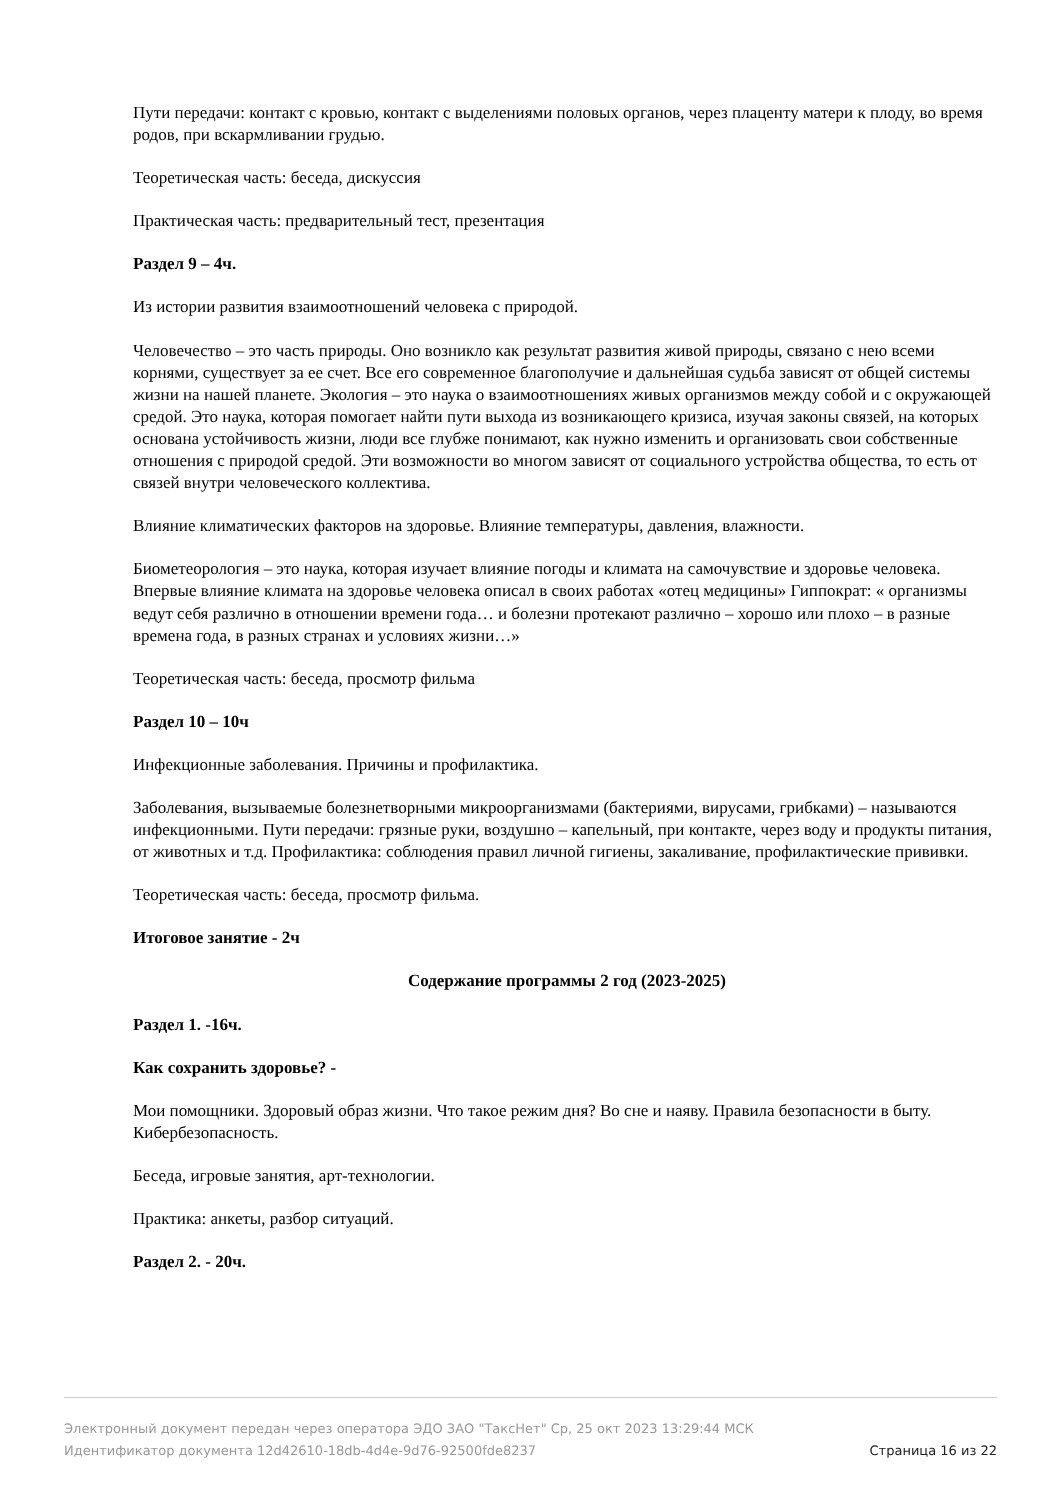Пути передачи: контакт с кровью, контакт с выделениями половых органов, через плаценту матери к плоду, во время родов, при вскармливании грудью.
Теоретическая часть: беседа, дискуссия
Практическая часть: предварительный тест, презентация
Раздел 9 – 4ч.
Из истории развития взаимоотношений человека с природой.
Человечество – это часть природы. Оно возникло как результат развития живой природы, связано с нею всеми корнями, существует за ее счет. Все его современное благополучие и дальнейшая судьба зависят от общей системы жизни на нашей планете. Экология – это наука о взаимоотношениях живых организмов между собой и с окружающей средой. Это наука, которая помогает найти пути выхода из возникающего кризиса, изучая законы связей, на которых основана устойчивость жизни, люди все глубже понимают, как нужно изменить и организовать свои собственные отношения с природой средой. Эти возможности во многом зависят от социального устройства общества, то есть от связей внутри человеческого коллектива.
Влияние климатических факторов на здоровье. Влияние температуры, давления, влажности.
Биометеорология – это наука, которая изучает влияние погоды и климата на самочувствие и здоровье человека. Впервые влияние климата на здоровье человека описал в своих работах «отец медицины» Гиппократ: « организмы ведут себя различно в отношении времени года… и болезни протекают различно – хорошо или плохо – в разные времена года, в разных странах и условиях жизни…»
Теоретическая часть: беседа, просмотр фильма
Раздел 10 – 10ч
Инфекционные заболевания. Причины и профилактика.
Заболевания, вызываемые болезнетворными микроорганизмами (бактериями, вирусами, грибками) – называются инфекционными. Пути передачи: грязные руки, воздушно – капельный, при контакте, через воду и продукты питания, от животных и т.д. Профилактика: соблюдения правил личной гигиены, закаливание, профилактические прививки.
Теоретическая часть: беседа, просмотр фильма.
Итоговое занятие - 2ч
Содержание программы 2 год (2023-2025)
Раздел 1. -16ч.
Как сохранить здоровье? -
Мои помощники. Здоровый образ жизни. Что такое режим дня? Во сне и наяву. Правила безопасности в быту. Кибербезопасность.
Беседа, игровые занятия, арт-технологии.
Практика: анкеты, разбор ситуаций.
Раздел 2. - 20ч.
Электронный документ передан через оператора ЭДО ЗАО "ТаксНет" Ср, 25 окт 2023 13:29:44 МСК
Идентификатор документа 12d42610-18db-4d4e-9d76-92500fde8237 Страница 16 из 22